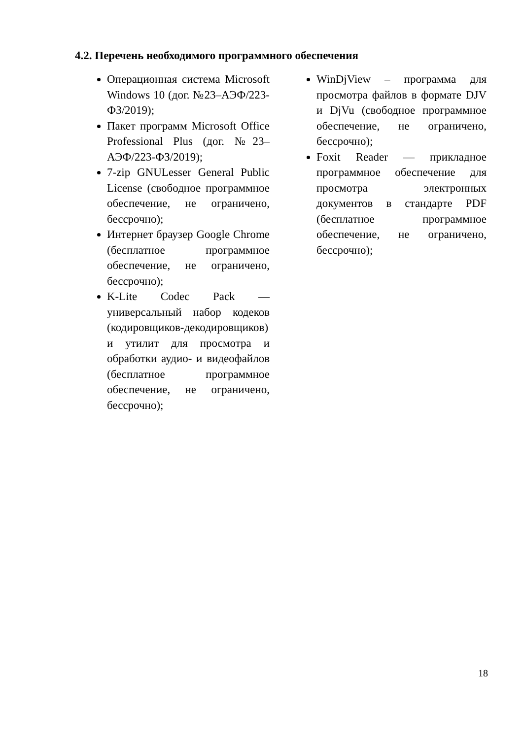4.2. Перечень необходимого программного обеспечения
Операционная система Microsoft Windows 10 (дог. №23–АЭФ/223-ФЗ/2019);
Пакет программ Microsoft Office Professional Plus (дог. №23–АЭФ/223-ФЗ/2019);
7-zip GNULesser General Public License (свободное программное обеспечение, не ограничено, бессрочно);
Интернет браузер Google Chrome (бесплатное программное обеспечение, не ограничено, бессрочно);
K-Lite Codec Pack — универсальный набор кодеков (кодировщиков-декодировщиков) и утилит для просмотра и обработки аудио- и видеофайлов (бесплатное программное обеспечение, не ограничено, бессрочно);
WinDjView – программа для просмотра файлов в формате DJV и DjVu (свободное программное обеспечение, не ограничено, бессрочно);
Foxit Reader — прикладное программное обеспечение для просмотра электронных документов в стандарте PDF (бесплатное программное обеспечение, не ограничено, бессрочно);
18